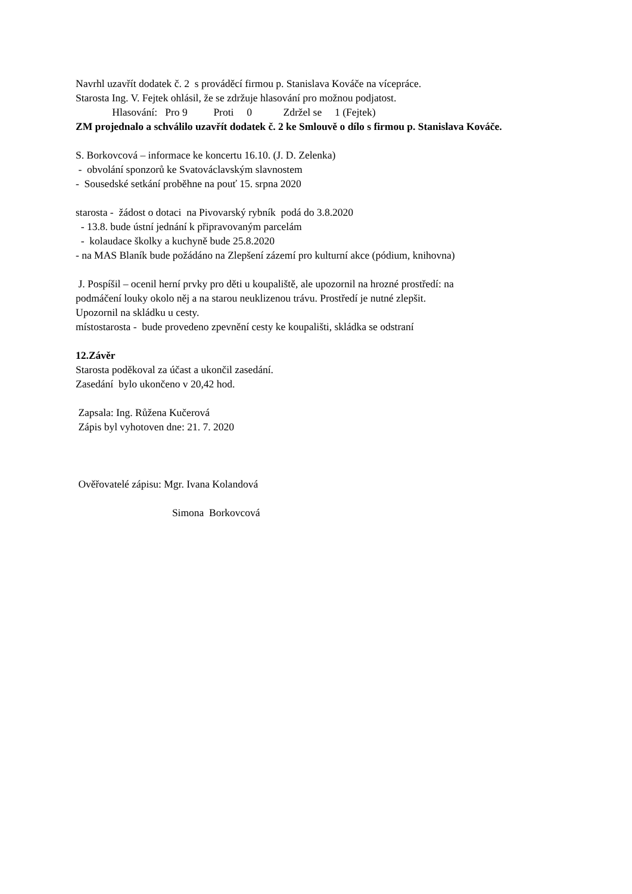Navrhl uzavřít dodatek č. 2 s prováděcí firmou p. Stanislava Kováče na vícepráce.
Starosta Ing. V. Fejtek ohlásil, že se zdržuje hlasování pro možnou podjatost.
Hlasování: Pro 9 Proti 0 Zdržel se 1 (Fejtek)
ZM projednalo a schválilo uzavřít dodatek č. 2 ke Smlouvě o dílo s firmou p. Stanislava Kováče.
S. Borkovcová – informace ke koncertu 16.10. (J. D. Zelenka)
- obvolání sponzorů ke Svatováclavským slavnostem
- Sousedské setkání proběhne na pouť 15. srpna 2020
starosta - žádost o dotaci na Pivovarský rybník podá do 3.8.2020
- 13.8. bude ústní jednání k připravovaným parcelám
- kolaudace školky a kuchyně bude 25.8.2020
- na MAS Blaník bude požádáno na Zlepšení zázemí pro kulturní akce (pódium, knihovna)
J. Pospíšil – ocenil herní prvky pro děti u koupaliště, ale upozornil na hrozné prostředí: na
podmáčení louky okolo něj a na starou neuklizenou trávu. Prostředí je nutné zlepšit.
Upozornil na skládku u cesty.
místostarosta - bude provedeno zpevnění cesty ke koupališti, skládka se odstraní
12.Závěr
Starosta poděkoval za účast a ukončil zasedání.
Zasedání bylo ukončeno v 20,42 hod.
Zapsala: Ing. Růžena Kučerová
Zápis byl vyhotoven dne: 21. 7. 2020
Ověřovatelé zápisu: Mgr. Ivana Kolandová
Simona Borkovcová